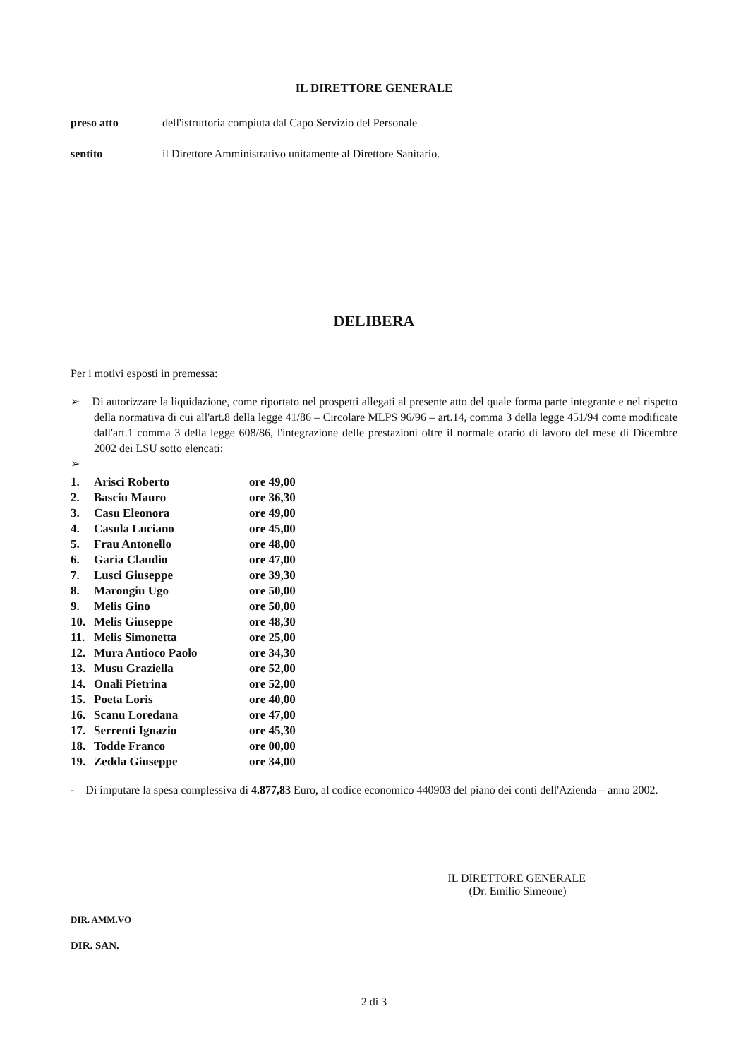IL DIRETTORE GENERALE
preso atto dell'istruttoria compiuta dal Capo Servizio del Personale
sentito il Direttore Amministrativo unitamente al Direttore Sanitario.
DELIBERA
Per i motivi esposti in premessa:
➢ Di autorizzare la liquidazione, come riportato nel prospetti allegati al presente atto del quale forma parte integrante e nel rispetto della normativa di cui all'art.8 della legge 41/86 – Circolare MLPS 96/96 – art.14, comma 3 della legge 451/94 come modificate dall'art.1 comma 3 della legge 608/86, l'integrazione delle prestazioni oltre il normale orario di lavoro del mese di Dicembre 2002 dei LSU sotto elencati:
➢
| 1. | Arisci Roberto | ore 49,00 |
| 2. | Basciu Mauro | ore 36,30 |
| 3. | Casu Eleonora | ore 49,00 |
| 4. | Casula Luciano | ore 45,00 |
| 5. | Frau Antonello | ore 48,00 |
| 6. | Garia Claudio | ore 47,00 |
| 7. | Lusci Giuseppe | ore 39,30 |
| 8. | Marongiu Ugo | ore 50,00 |
| 9. | Melis Gino | ore 50,00 |
| 10. | Melis Giuseppe | ore 48,30 |
| 11. | Melis Simonetta | ore 25,00 |
| 12. | Mura Antioco Paolo | ore 34,30 |
| 13. | Musu Graziella | ore 52,00 |
| 14. | Onali Pietrina | ore 52,00 |
| 15. | Poeta Loris | ore 40,00 |
| 16. | Scanu Loredana | ore 47,00 |
| 17. | Serrenti Ignazio | ore 45,30 |
| 18. | Todde Franco | ore 00,00 |
| 19. | Zedda Giuseppe | ore 34,00 |
- Di imputare la spesa complessiva di 4.877,83 Euro, al codice economico 440903 del piano dei conti dell'Azienda – anno 2002.
DIR. AMM.VO
DIR. SAN.
IL DIRETTORE GENERALE
(Dr. Emilio Simeone)
2 di 3